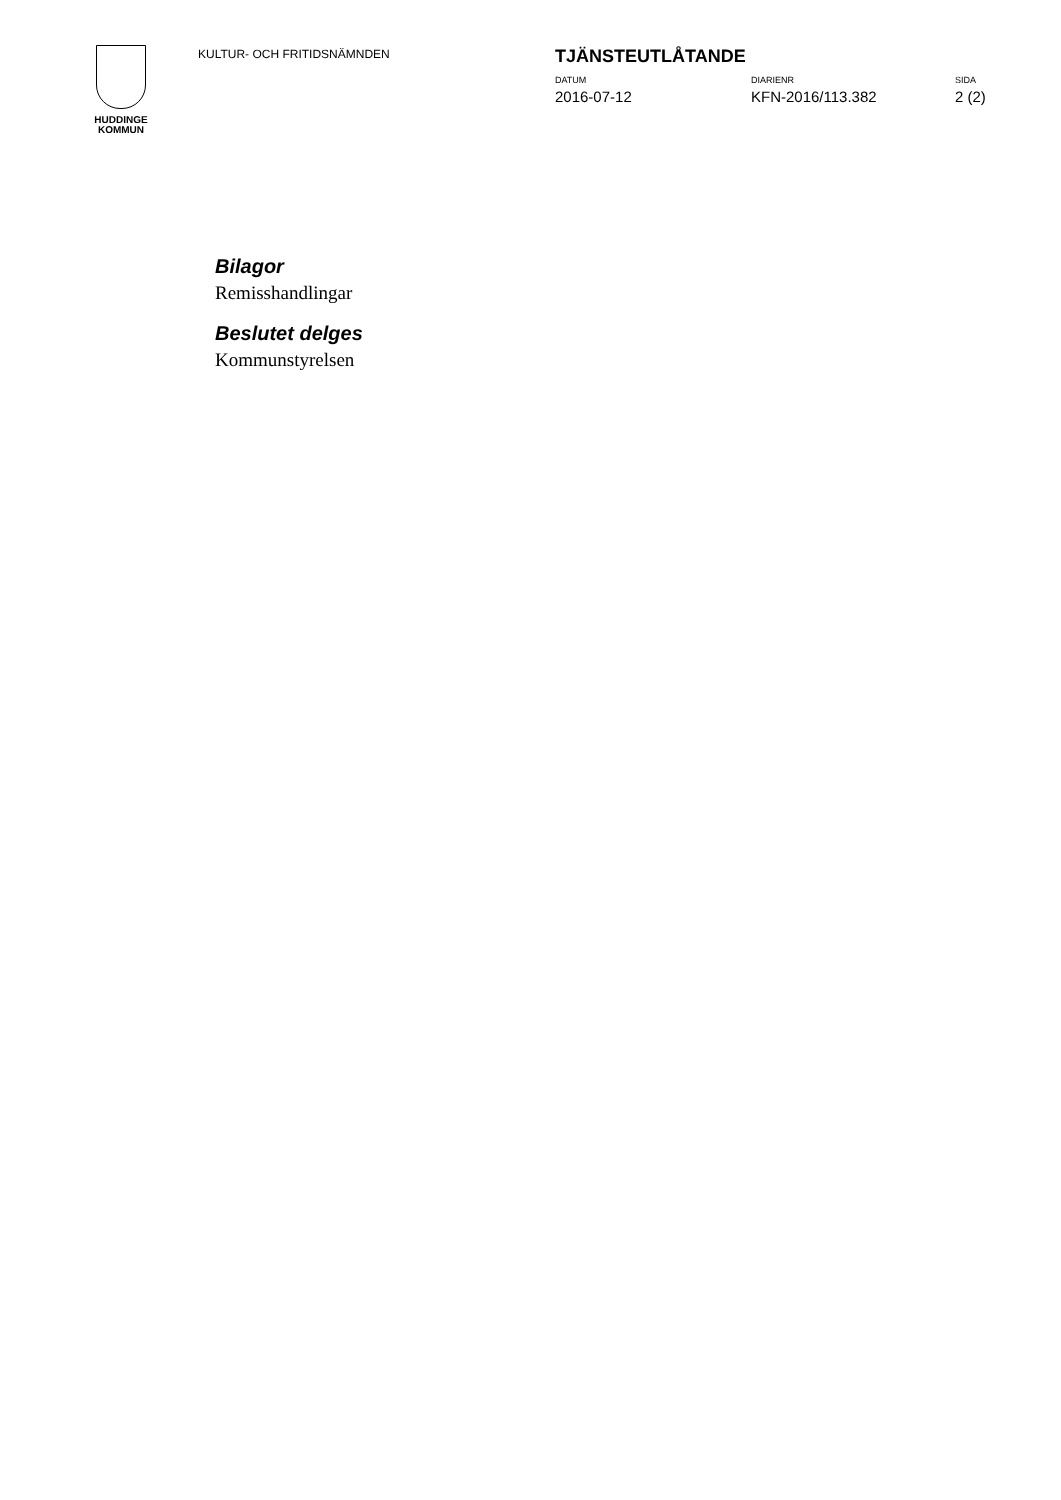HUDDINGE
KOMMUN
KULTUR- OCH FRITIDSNÄMNDEN
TJÄNSTEUTLÅTANDE
DATUM
2016-07-12
DIARIENR
KFN-2016/113.382
SIDA
2 (2)
Bilagor
Remisshandlingar
Beslutet delges
Kommunstyrelsen